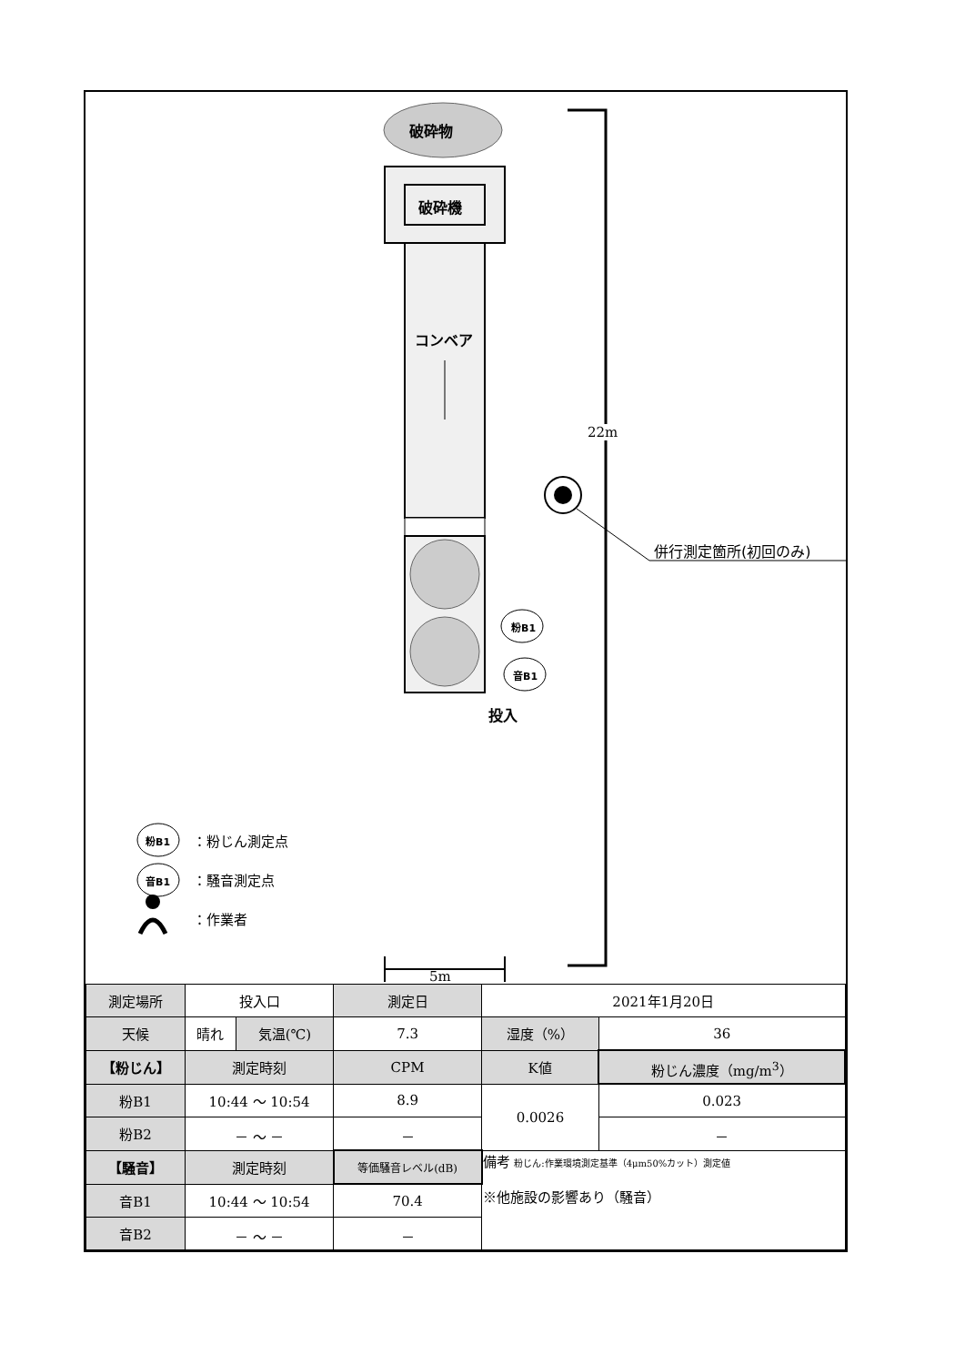破砕物
破砕機
コンベア
22m
併行測定箇所(初回のみ)
粉B1
音B1
投入
粉B1 ：粉じん測定点
音B1 ：騒音測定点
：作業者
5m
| 測定場所 | 投入口 | | 測定日 | 2021年1月20日 | | |
| 天候 | 晴れ | 気温(℃) | 7.3 | | 湿度（%） | 36 |
| 【粉じん】 | 測定時刻 | | CPM | K値 | | 粉じん濃度（mg/m<sup>3</sup>） |
| 粉B1 | 10:44 ～ 10:54 | | 8.9 | 0.0026 | | 0.023 |
| 粉B2 | － ～ － | | － | | | － |
| 【騒音】 | 測定時刻 | | 等価騒音レベル(dB) | 備考 粉じん:作業環境測定基準（4μm50%カット）測定値 ※他施設の影響あり（騒音） | | |
| 音B1 | 10:44 ～ 10:54 | | 70.4 | | | |
| 音B2 | － ～ － | | － | | | |